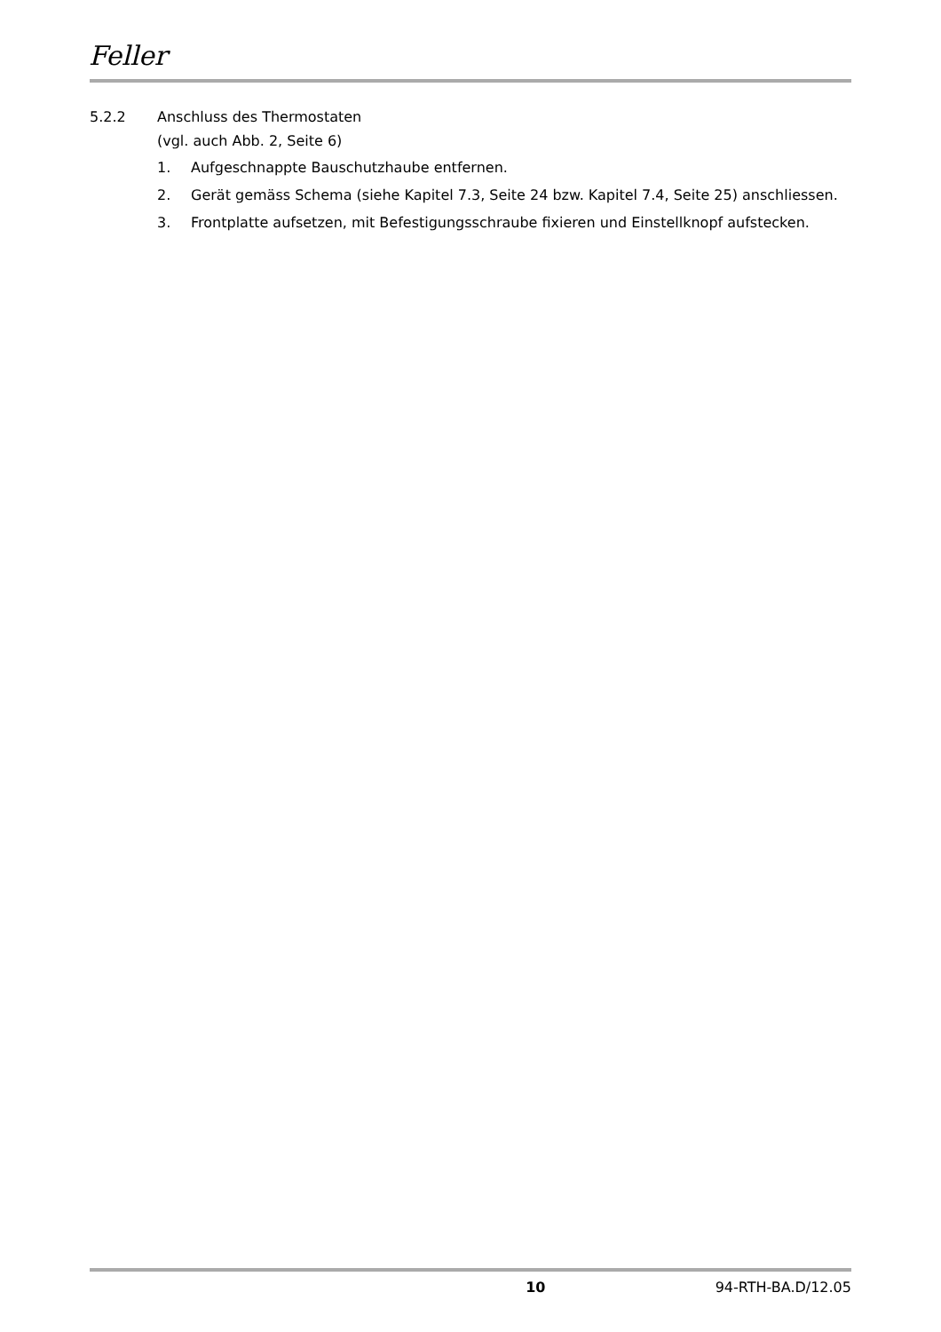Feller
5.2.2 Anschluss des Thermostaten
(vgl. auch Abb. 2, Seite 6)
1. Aufgeschnappte Bauschutzhaube entfernen.
2. Gerät gemäss Schema (siehe Kapitel 7.3, Seite 24 bzw. Kapitel 7.4, Seite 25) anschliessen.
3. Frontplatte aufsetzen, mit Befestigungsschraube fixieren und Einstellknopf aufstecken.
10 94-RTH-BA.D/12.05